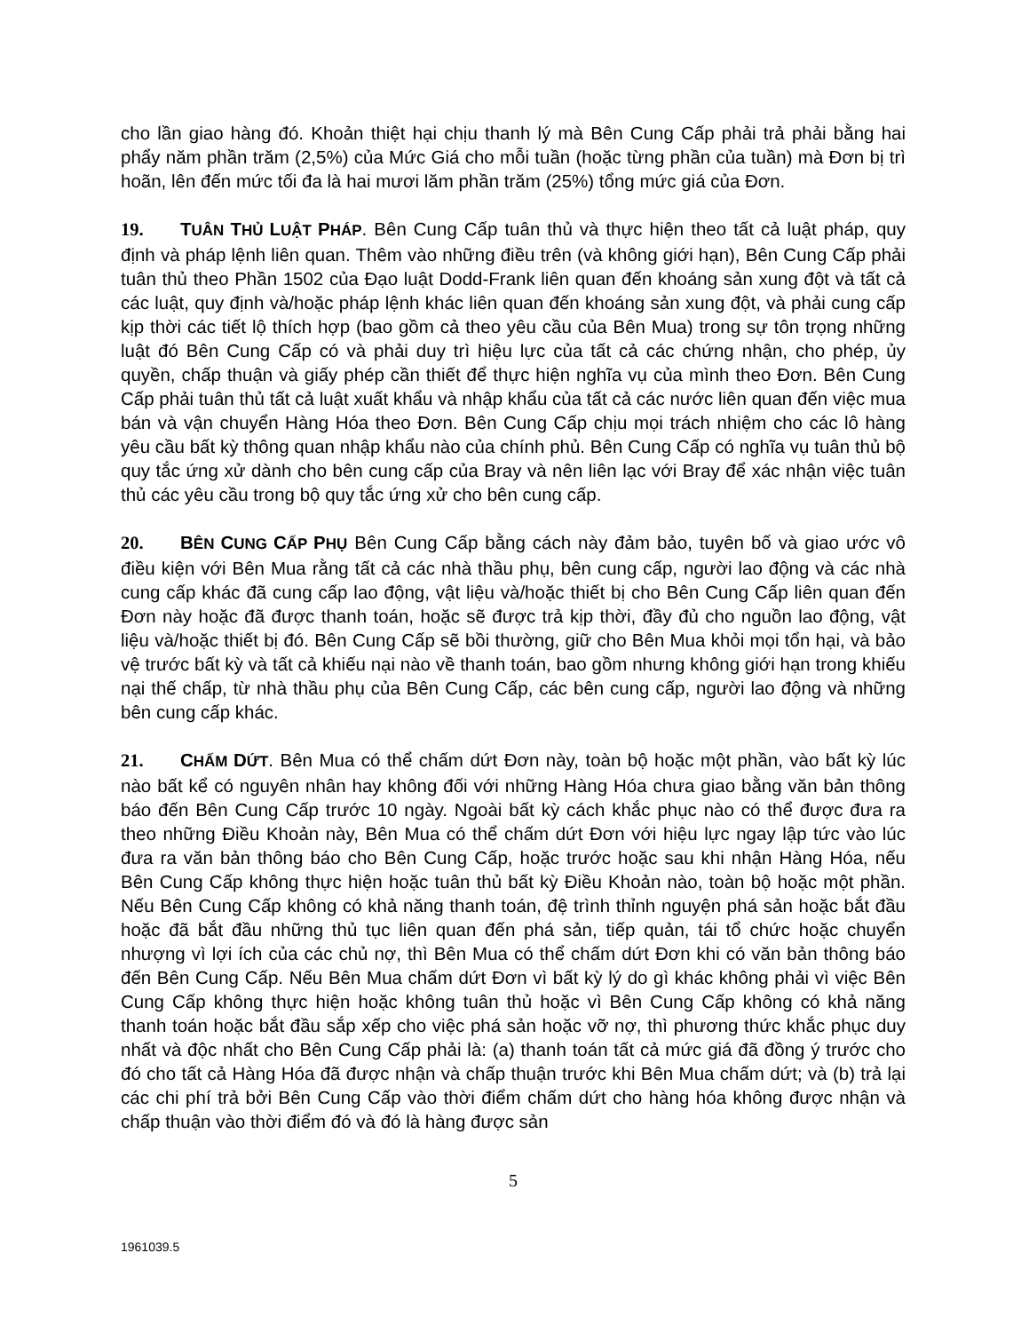cho lần giao hàng đó. Khoản thiệt hại chịu thanh lý mà Bên Cung Cấp phải trả phải bằng hai phẩy năm phần trăm (2,5%) của Mức Giá cho mỗi tuần (hoặc từng phần của tuần) mà Đơn bị trì hoãn, lên đến mức tối đa là hai mươi lăm phần trăm (25%) tổng mức giá của Đơn.
19. TUÂN THỦ LUẬT PHÁP. Bên Cung Cấp tuân thủ và thực hiện theo tất cả luật pháp, quy định và pháp lệnh liên quan. Thêm vào những điều trên (và không giới hạn), Bên Cung Cấp phải tuân thủ theo Phần 1502 của Đạo luật Dodd-Frank liên quan đến khoáng sản xung đột và tất cả các luật, quy định và/hoặc pháp lệnh khác liên quan đến khoáng sản xung đột, và phải cung cấp kịp thời các tiết lộ thích hợp (bao gồm cả theo yêu cầu của Bên Mua) trong sự tôn trọng những luật đó Bên Cung Cấp có và phải duy trì hiệu lực của tất cả các chứng nhận, cho phép, ủy quyền, chấp thuận và giấy phép cần thiết để thực hiện nghĩa vụ của mình theo Đơn. Bên Cung Cấp phải tuân thủ tất cả luật xuất khẩu và nhập khẩu của tất cả các nước liên quan đến việc mua bán và vận chuyển Hàng Hóa theo Đơn. Bên Cung Cấp chịu mọi trách nhiệm cho các lô hàng yêu cầu bất kỳ thông quan nhập khẩu nào của chính phủ. Bên Cung Cấp có nghĩa vụ tuân thủ bộ quy tắc ứng xử dành cho bên cung cấp của Bray và nên liên lạc với Bray để xác nhận việc tuân thủ các yêu cầu trong bộ quy tắc ứng xử cho bên cung cấp.
20. BÊN CUNG CẤP PHỤ Bên Cung Cấp bằng cách này đảm bảo, tuyên bố và giao ước vô điều kiện với Bên Mua rằng tất cả các nhà thầu phụ, bên cung cấp, người lao động và các nhà cung cấp khác đã cung cấp lao động, vật liệu và/hoặc thiết bị cho Bên Cung Cấp liên quan đến Đơn này hoặc đã được thanh toán, hoặc sẽ được trả kịp thời, đầy đủ cho nguồn lao động, vật liệu và/hoặc thiết bị đó. Bên Cung Cấp sẽ bồi thường, giữ cho Bên Mua khỏi mọi tổn hại, và bảo vệ trước bất kỳ và tất cả khiếu nại nào về thanh toán, bao gồm nhưng không giới hạn trong khiếu nại thế chấp, từ nhà thầu phụ của Bên Cung Cấp, các bên cung cấp, người lao động và những bên cung cấp khác.
21. CHẤM DỨT. Bên Mua có thể chấm dứt Đơn này, toàn bộ hoặc một phần, vào bất kỳ lúc nào bất kể có nguyên nhân hay không đối với những Hàng Hóa chưa giao bằng văn bản thông báo đến Bên Cung Cấp trước 10 ngày. Ngoài bất kỳ cách khắc phục nào có thể được đưa ra theo những Điều Khoản này, Bên Mua có thể chấm dứt Đơn với hiệu lực ngay lập tức vào lúc đưa ra văn bản thông báo cho Bên Cung Cấp, hoặc trước hoặc sau khi nhận Hàng Hóa, nếu Bên Cung Cấp không thực hiện hoặc tuân thủ bất kỳ Điều Khoản nào, toàn bộ hoặc một phần. Nếu Bên Cung Cấp không có khả năng thanh toán, đệ trình thỉnh nguyện phá sản hoặc bắt đầu hoặc đã bắt đầu những thủ tục liên quan đến phá sản, tiếp quản, tái tổ chức hoặc chuyển nhượng vì lợi ích của các chủ nợ, thì Bên Mua có thể chấm dứt Đơn khi có văn bản thông báo đến Bên Cung Cấp. Nếu Bên Mua chấm dứt Đơn vì bất kỳ lý do gì khác không phải vì việc Bên Cung Cấp không thực hiện hoặc không tuân thủ hoặc vì Bên Cung Cấp không có khả năng thanh toán hoặc bắt đầu sắp xếp cho việc phá sản hoặc vỡ nợ, thì phương thức khắc phục duy nhất và độc nhất cho Bên Cung Cấp phải là: (a) thanh toán tất cả mức giá đã đồng ý trước cho đó cho tất cả Hàng Hóa đã được nhận và chấp thuận trước khi Bên Mua chấm dứt; và (b) trả lại các chi phí trả bởi Bên Cung Cấp vào thời điểm chấm dứt cho hàng hóa không được nhận và chấp thuận vào thời điểm đó và đó là hàng được sản
5
1961039.5